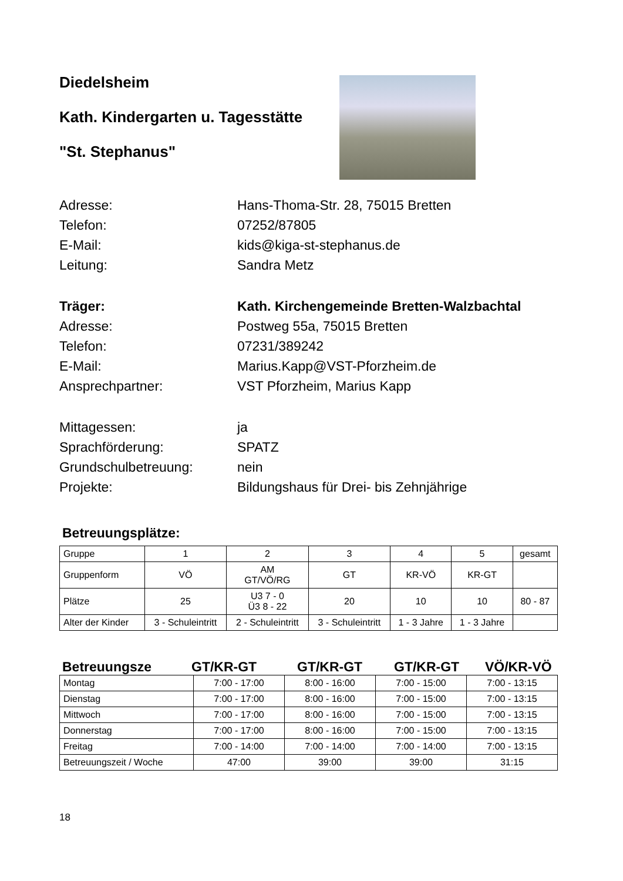Diedelsheim
Kath. Kindergarten u. Tagesstätte
"St. Stephanus"
Adresse:
Hans-Thoma-Str. 28, 75015 Bretten
Telefon:
07252/87805
E-Mail:
kids@kiga-st-stephanus.de
Leitung:
Sandra Metz
Träger:
Kath. Kirchengemeinde Bretten-Walzbachtal
Adresse:
Postweg 55a, 75015 Bretten
Telefon:
07231/389242
E-Mail:
Marius.Kapp@VST-Pforzheim.de
Ansprechpartner:
VST Pforzheim, Marius Kapp
Mittagessen:
ja
Sprachförderung:
SPATZ
Grundschulbetreuung:
nein
Projekte:
Bildungshaus für Drei- bis Zehnjährige
Betreuungsplätze:
| Gruppe | 1 | 2 | 3 | 4 | 5 | gesamt |
| Gruppenform | VÖ | AM GT/VÖ/RG | GT | KR-VÖ | KR-GT | |
| Plätze | 25 | U3 7 - 0 Ü3 8 - 22 | 20 | 10 | 10 | 80 - 87 |
| Alter der Kinder | 3 - Schuleintritt | 2 - Schuleintritt | 3 - Schuleintritt | 1 - 3 Jahre | 1 - 3 Jahre | |
Betreuungsze
GT/KR-GT
GT/KR-GT
GT/KR-GT
VÖ/KR-VÖ
| Montag | 7:00 - 17:00 | 8:00 - 16:00 | 7:00 - 15:00 | 7:00 - 13:15 |
| Dienstag | 7:00 - 17:00 | 8:00 - 16:00 | 7:00 - 15:00 | 7:00 - 13:15 |
| Mittwoch | 7:00 - 17:00 | 8:00 - 16:00 | 7:00 - 15:00 | 7:00 - 13:15 |
| Donnerstag | 7:00 - 17:00 | 8:00 - 16:00 | 7:00 - 15:00 | 7:00 - 13:15 |
| Freitag | 7:00 - 14:00 | 7:00 - 14:00 | 7:00 - 14:00 | 7:00 - 13:15 |
| Betreuungszeit / Woche | 47:00 | 39:00 | 39:00 | 31:15 |
18